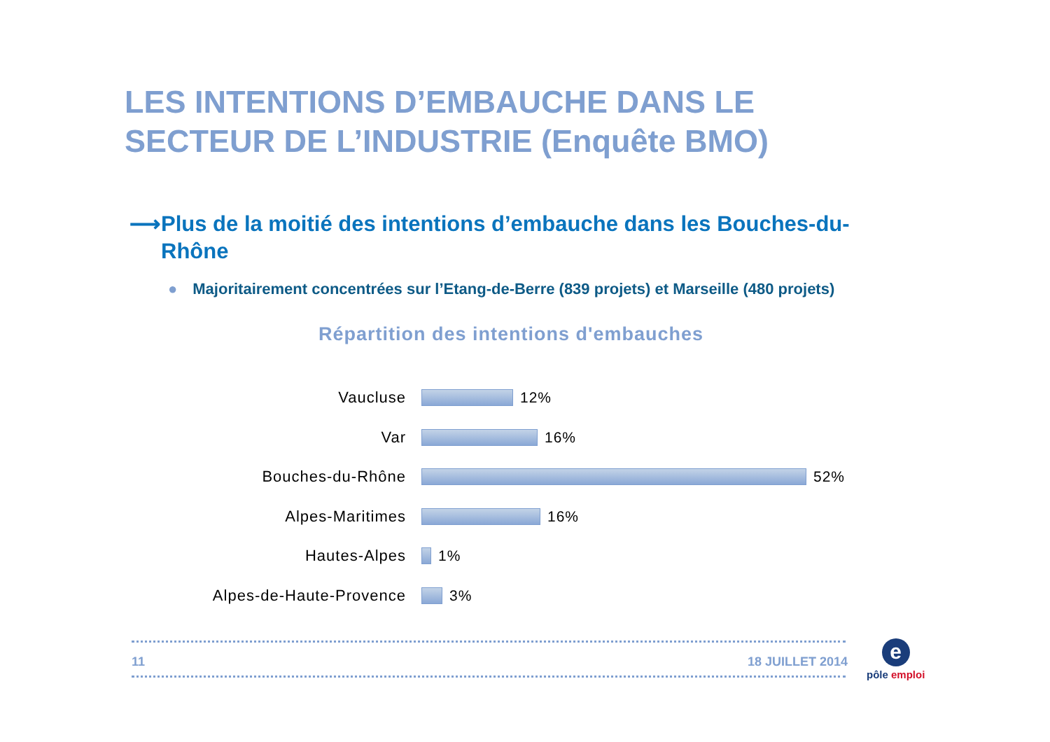LES INTENTIONS D’EMBAUCHE DANS LE
SECTEUR DE L’INDUSTRIE (Enquête BMO)
⟶ Plus de la moitié des intentions d’embauche dans les Bouches-du-Rhône
● Majoritairement concentrées sur l’Etang-de-Berre (839 projets) et Marseille (480 projets)
Répartition des intentions d'embauches
Vaucluse 12%
Var 16%
Bouches-du-Rhône 52%
Alpes-Maritimes 16%
Hautes-Alpes 1%
Alpes-de-Haute-Provence 3%
11 18 JUILLET 2014
e
pôle emploi